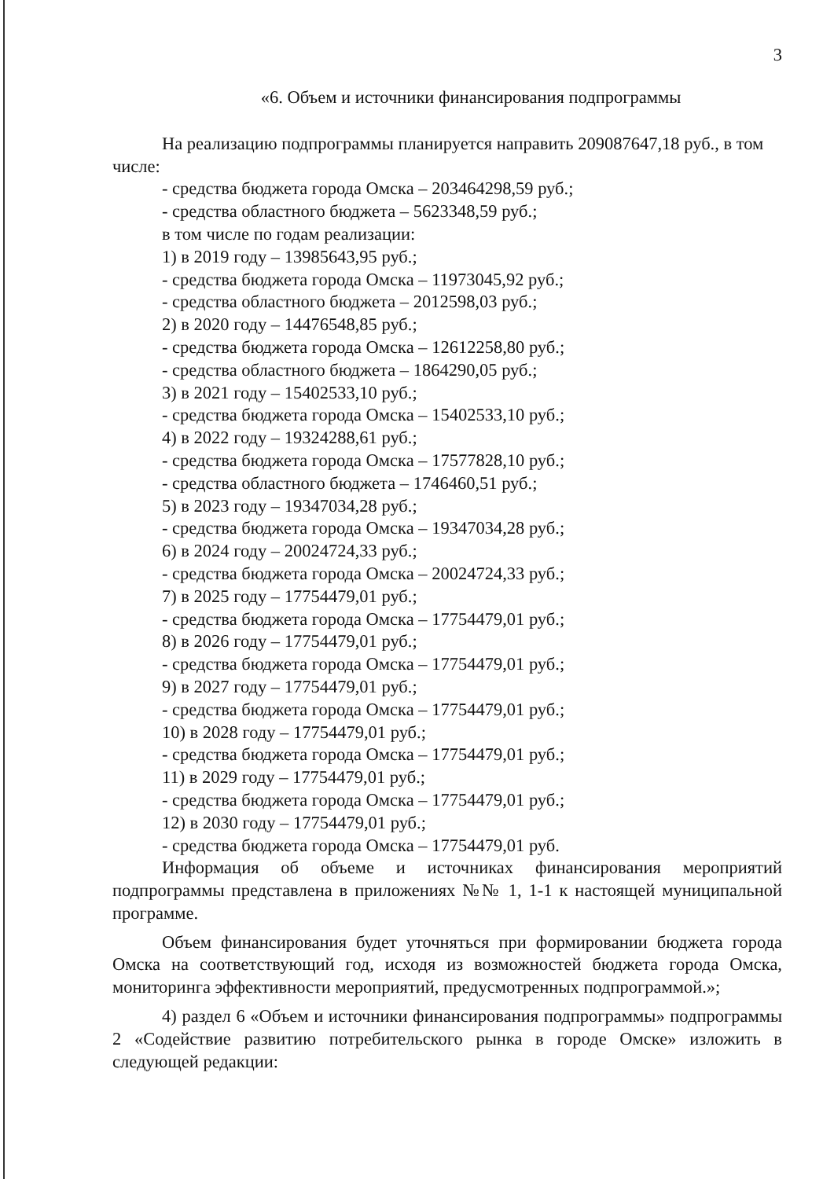3
«6. Объем и источники финансирования подпрограммы
На реализацию подпрограммы планируется направить 209087647,18 руб., в том числе:
- средства бюджета города Омска – 203464298,59 руб.;
- средства областного бюджета – 5623348,59 руб.;
в том числе по годам реализации:
1) в 2019 году – 13985643,95 руб.;
- средства бюджета города Омска – 11973045,92 руб.;
- средства областного бюджета – 2012598,03 руб.;
2) в 2020 году – 14476548,85 руб.;
- средства бюджета города Омска – 12612258,80 руб.;
- средства областного бюджета – 1864290,05 руб.;
3) в 2021 году – 15402533,10 руб.;
- средства бюджета города Омска – 15402533,10 руб.;
4) в 2022 году – 19324288,61 руб.;
- средства бюджета города Омска – 17577828,10 руб.;
- средства областного бюджета – 1746460,51 руб.;
5) в 2023 году – 19347034,28 руб.;
- средства бюджета города Омска – 19347034,28 руб.;
6) в 2024 году – 20024724,33 руб.;
- средства бюджета города Омска – 20024724,33 руб.;
7) в 2025 году – 17754479,01 руб.;
- средства бюджета города Омска – 17754479,01 руб.;
8) в 2026 году – 17754479,01 руб.;
- средства бюджета города Омска – 17754479,01 руб.;
9) в 2027 году – 17754479,01 руб.;
- средства бюджета города Омска – 17754479,01 руб.;
10) в 2028 году – 17754479,01 руб.;
- средства бюджета города Омска – 17754479,01 руб.;
11) в 2029 году – 17754479,01 руб.;
- средства бюджета города Омска – 17754479,01 руб.;
12) в 2030 году – 17754479,01 руб.;
- средства бюджета города Омска – 17754479,01 руб.
Информация об объеме и источниках финансирования мероприятий подпрограммы представлена в приложениях №№ 1, 1-1 к настоящей муниципальной программе.
Объем финансирования будет уточняться при формировании бюджета города Омска на соответствующий год, исходя из возможностей бюджета города Омска, мониторинга эффективности мероприятий, предусмотренных подпрограммой.»;
4) раздел 6 «Объем и источники финансирования подпрограммы» подпрограммы 2 «Содействие развитию потребительского рынка в городе Омске» изложить в следующей редакции: